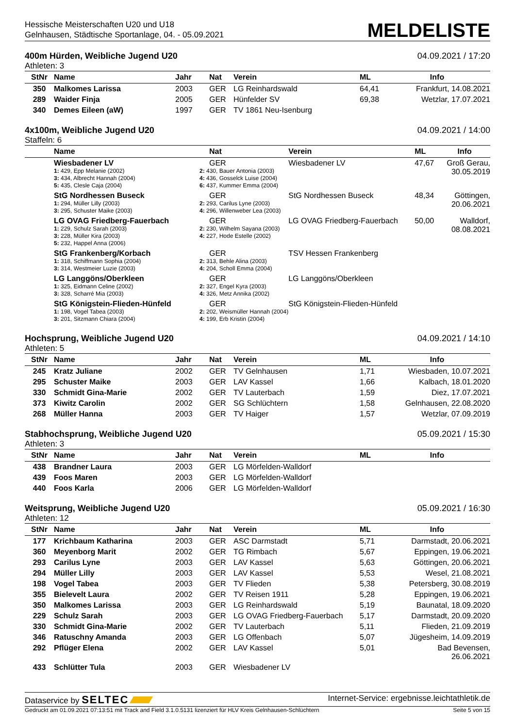Hessische Meisterschaften U20 und U18
Gelnhausen, Städtische Sportanlage, 04. - 05.09.2021
MELDELISTE
400m Hürden, Weibliche Jugend U20 04.09.2021 / 17:20
Athleten: 3
| StNr | Name | Jahr | Nat | Verein | ML | Info |
| --- | --- | --- | --- | --- | --- | --- |
| 350 | Malkomes Larissa | 2003 | GER | LG Reinhardswald | 64,41 | Frankfurt, 14.08.2021 |
| 289 | Waider Finja | 2005 | GER | Hünfelder SV | 69,38 | Wetzlar, 17.07.2021 |
| 340 | Demes Eileen (aW) | 1997 | GER | TV 1861 Neu-Isenburg | | |
4x100m, Weibliche Jugend U20 04.09.2021 / 14:00
Staffeln: 6
| | Name | Nat | Verein | ML | Info |
| --- | --- | --- | --- | --- | --- |
| | Wiesbadener LV 1: 429, Epp Melanie (2002) 3: 434, Albrecht Hannah (2004) 5: 435, Clesle Caja (2004) | GER 2: 430, Bauer Antonia (2003) 4: 436, Gosselck Luise (2004) 6: 437, Kummer Emma (2004) | Wiesbadener LV | 47,67 | Groß Gerau, 30.05.2019 |
| | StG Nordhessen Buseck 1: 294, Müller Lilly (2003) 3: 295, Schuster Maike (2003) | GER 2: 293, Carilus Lyne (2003) 4: 296, Willenweber Lea (2003) | StG Nordhessen Buseck | 48,34 | Göttingen, 20.06.2021 |
| | LG OVAG Friedberg-Fauerbach 1: 229, Schulz Sarah (2003) 3: 228, Müller Kira (2003) 5: 232, Happel Anna (2006) | GER 2: 230, Wilhelm Sayana (2003) 4: 227, Hode Estelle (2002) | LG OVAG Friedberg-Fauerbach | 50,00 | Walldorf, 08.08.2021 |
| | StG Frankenberg/Korbach 1: 318, Schiffmann Sophia (2004) 3: 314, Westmeier Luzie (2003) | GER 2: 313, Behle Alina (2003) 4: 204, Scholl Emma (2004) | TSV Hessen Frankenberg | | |
| | LG Langgöns/Oberkleen 1: 325, Eidmann Celine (2002) 3: 328, Scharré Mia (2003) | GER 2: 327, Engel Kyra (2003) 4: 326, Metz Annika (2002) | LG Langgöns/Oberkleen | | |
| | StG Königstein-Flieden-Hünfeld 1: 198, Vogel Tabea (2003) 3: 201, Sitzmann Chiara (2004) | GER 2: 202, Weismüller Hannah (2004) 4: 199, Erb Kristin (2004) | StG Königstein-Flieden-Hünfeld | | |
Hochsprung, Weibliche Jugend U20 04.09.2021 / 14:10
Athleten: 5
| StNr | Name | Jahr | Nat | Verein | ML | Info |
| --- | --- | --- | --- | --- | --- | --- |
| 245 | Kratz Juliane | 2002 | GER | TV Gelnhausen | 1,71 | Wiesbaden, 10.07.2021 |
| 295 | Schuster Maike | 2003 | GER | LAV Kassel | 1,66 | Kalbach, 18.01.2020 |
| 330 | Schmidt Gina-Marie | 2002 | GER | TV Lauterbach | 1,59 | Diez, 17.07.2021 |
| 373 | Kiwitz Carolin | 2002 | GER | SG Schlüchtern | 1,58 | Gelnhausen, 22.08.2020 |
| 268 | Müller Hanna | 2003 | GER | TV Haiger | 1,57 | Wetzlar, 07.09.2019 |
Stabhochsprung, Weibliche Jugend U20 05.09.2021 / 15:30
Athleten: 3
| StNr | Name | Jahr | Nat | Verein | ML | Info |
| --- | --- | --- | --- | --- | --- | --- |
| 438 | Brandner Laura | 2003 | GER | LG Mörfelden-Walldorf | | |
| 439 | Foos Maren | 2003 | GER | LG Mörfelden-Walldorf | | |
| 440 | Foos Karla | 2006 | GER | LG Mörfelden-Walldorf | | |
Weitsprung, Weibliche Jugend U20 05.09.2021 / 16:30
Athleten: 12
| StNr | Name | Jahr | Nat | Verein | ML | Info |
| --- | --- | --- | --- | --- | --- | --- |
| 177 | Krichbaum Katharina | 2003 | GER | ASC Darmstadt | 5,71 | Darmstadt, 20.06.2021 |
| 360 | Meyenborg Marit | 2002 | GER | TG Rimbach | 5,67 | Eppingen, 19.06.2021 |
| 293 | Carilus Lyne | 2003 | GER | LAV Kassel | 5,63 | Göttingen, 20.06.2021 |
| 294 | Müller Lilly | 2003 | GER | LAV Kassel | 5,53 | Wesel, 21.08.2021 |
| 198 | Vogel Tabea | 2003 | GER | TV Flieden | 5,38 | Petersberg, 30.08.2019 |
| 355 | Bielevelt Laura | 2002 | GER | TV Reisen 1911 | 5,28 | Eppingen, 19.06.2021 |
| 350 | Malkomes Larissa | 2003 | GER | LG Reinhardswald | 5,19 | Baunatal, 18.09.2020 |
| 229 | Schulz Sarah | 2003 | GER | LG OVAG Friedberg-Fauerbach | 5,17 | Darmstadt, 20.09.2020 |
| 330 | Schmidt Gina-Marie | 2002 | GER | TV Lauterbach | 5,11 | Flieden, 21.09.2019 |
| 346 | Ratuschny Amanda | 2003 | GER | LG Offenbach | 5,07 | Jügesheim, 14.09.2019 |
| 292 | Pflüger Elena | 2002 | GER | LAV Kassel | 5,01 | Bad Bevensen, 26.06.2021 |
| 433 | Schlütter Tula | 2003 | GER | Wiesbadener LV | | |
Dataservice by SELTEC Internet-Service: ergebnisse.leichtathletik.de
Gedruckt am 01.09.2021 07:13:51 mit Track and Field 3.1.0.5131 lizenziert für HLV Kreis Gelnhausen-Schlüchtern Seite 5 von 15